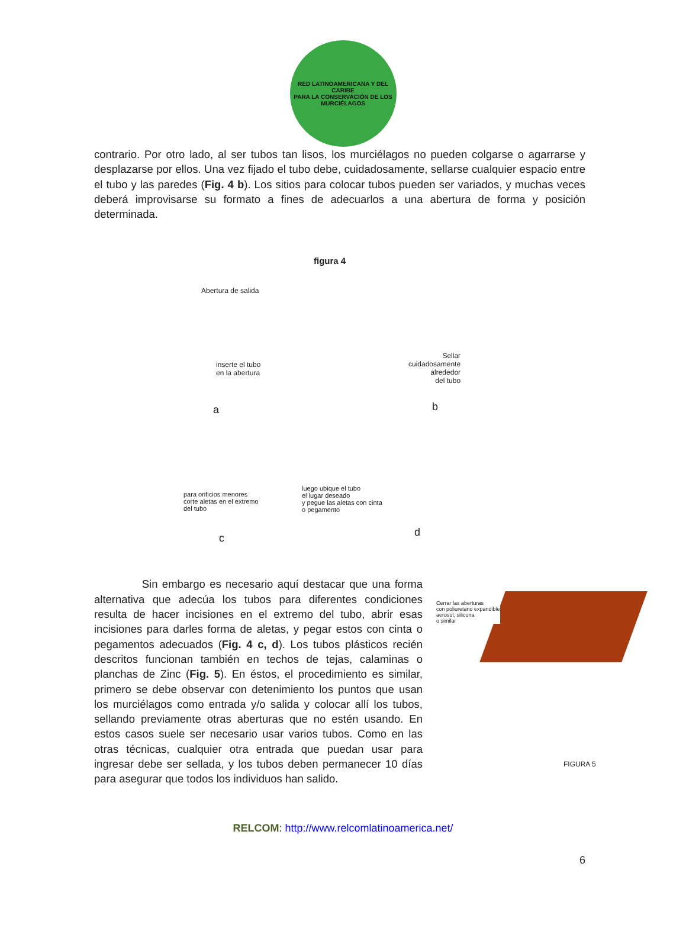RED LATINOAMERICANA Y DEL CARIBE
PARA LA CONSERVACIÓN DE LOS MURCIÉLAGOS
contrario. Por otro lado, al ser tubos tan lisos, los murciélagos no pueden colgarse o agarrarse y desplazarse por ellos. Una vez fijado el tubo debe, cuidadosamente, sellarse cualquier espacio entre el tubo y las paredes (Fig. 4 b). Los sitios para colocar tubos pueden ser variados, y muchas veces deberá improvisarse su formato a fines de adecuarlos a una abertura de forma y posición determinada.
figura 4
Abertura de salida
inserte el tubo
en la abertura
a
Sellar
cuidadosamente
alrededor
del tubo
b
para orificios menores
corte aletas en el extremo
del tubo
c
luego ubique el tubo
el lugar deseado
y pegue las aletas con cinta
o pegamento
d
Sin embargo es necesario aquí destacar que una forma alternativa que adecúa los tubos para diferentes condiciones resulta de hacer incisiones en el extremo del tubo, abrir esas incisiones para darles forma de aletas, y pegar estos con cinta o pegamentos adecuados (Fig. 4 c, d). Los tubos plásticos recién descritos funcionan también en techos de tejas, calaminas o planchas de Zinc (Fig. 5). En éstos, el procedimiento es similar, primero se debe observar con detenimiento los puntos que usan los murciélagos como entrada y/o salida y colocar allí los tubos, sellando previamente otras aberturas que no estén usando. En estos casos suele ser necesario usar varios tubos. Como en las otras técnicas, cualquier otra entrada que puedan usar para ingresar debe ser sellada, y los tubos deben permanecer 10 días para asegurar que todos los individuos han salido.
Cerrar las aberturas
con poliuretano expandible
aerosol, silicona
o similar
FIGURA 5
RELCOM: http://www.relcomlatinoamerica.net/
6